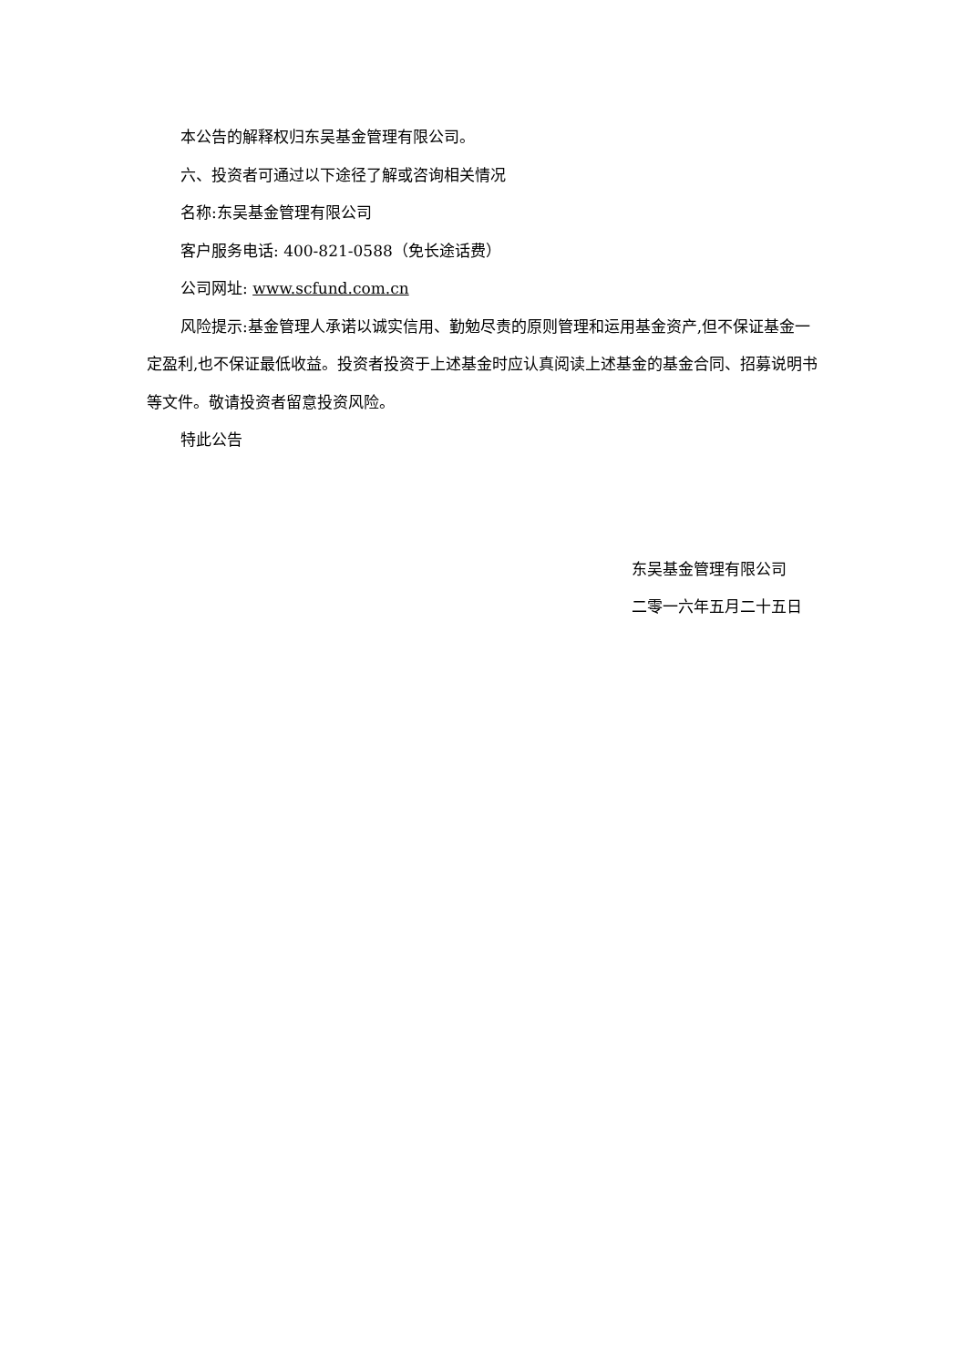本公告的解释权归东吴基金管理有限公司。
六、投资者可通过以下途径了解或咨询相关情况
名称:东吴基金管理有限公司
客户服务电话: 400-821-0588（免长途话费）
公司网址: www.scfund.com.cn
风险提示:基金管理人承诺以诚实信用、勤勉尽责的原则管理和运用基金资产,但不保证基金一定盈利,也不保证最低收益。投资者投资于上述基金时应认真阅读上述基金的基金合同、招募说明书等文件。敬请投资者留意投资风险。
特此公告
东吴基金管理有限公司
二零一六年五月二十五日